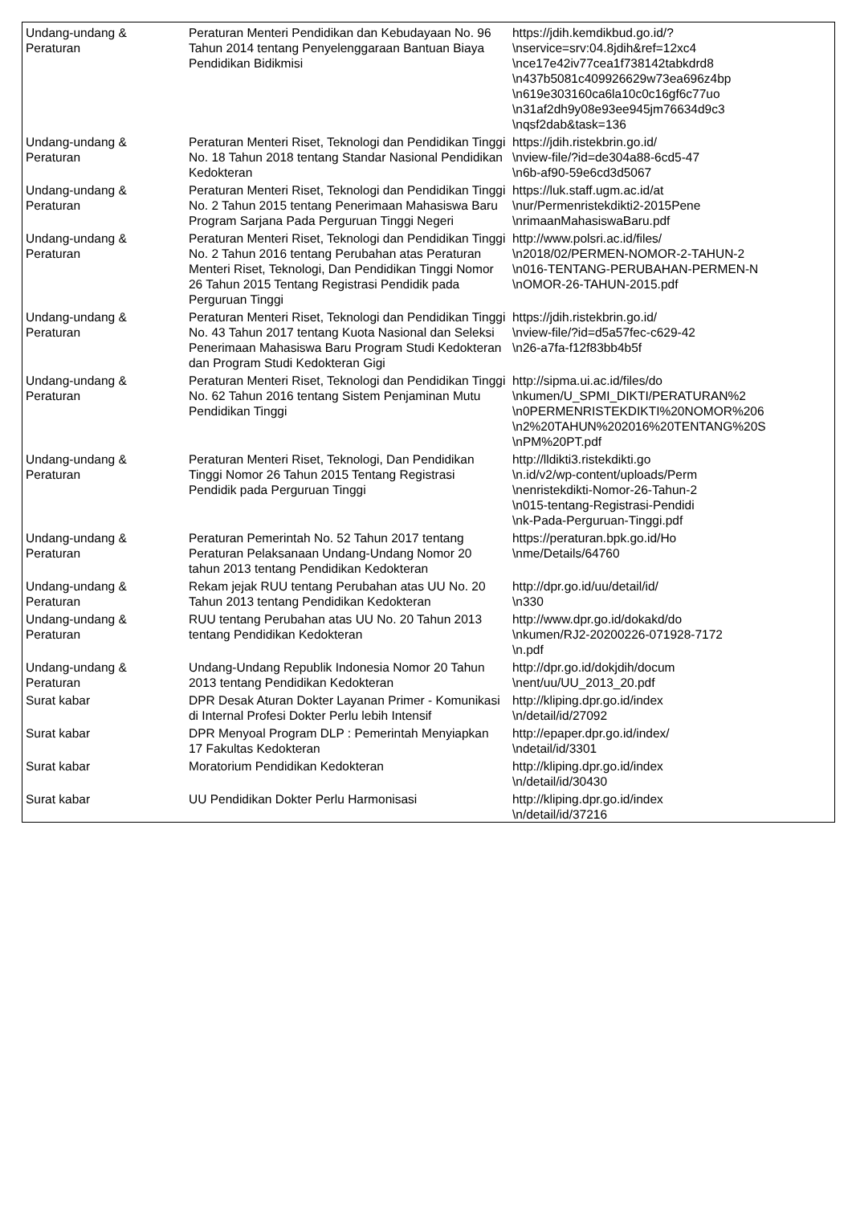| Undang-undang & Peraturan | Peraturan Menteri Pendidikan dan Kebudayaan No. 96 Tahun 2014 tentang Penyelenggaraan Bantuan Biaya Pendidikan Bidikmisi | https://jdih.kemdikbud.go.id/? \nservice=srv:04.8jdih&ref=12xc4 \nce17e42iv77cea1f738142tabkdrd8 \n437b5081c409926629w73ea696z4bp \n619e303160ca6la10c0c16gf6c77uo \n31af2dh9y08e93ee945jm76634d9c3 \nqsf2dab&task=136 |
| Undang-undang & Peraturan | Peraturan Menteri Riset, Teknologi dan Pendidikan Tinggi No. 18 Tahun 2018 tentang Standar Nasional Pendidikan Kedokteran | https://jdih.ristekbrin.go.id/ \nview-file/?id=de304a88-6cd5-47 \n6b-af90-59e6cd3d5067 |
| Undang-undang & Peraturan | Peraturan Menteri Riset, Teknologi dan Pendidikan Tinggi No. 2 Tahun 2015 tentang Penerimaan Mahasiswa Baru Program Sarjana Pada Perguruan Tinggi Negeri | https://luk.staff.ugm.ac.id/at \nur/Permenristekdikti2-2015Pene \nrimaanMahasiswaBaru.pdf |
| Undang-undang & Peraturan | Peraturan Menteri Riset, Teknologi dan Pendidikan Tinggi No. 2 Tahun 2016 tentang Perubahan atas Peraturan Menteri Riset, Teknologi, Dan Pendidikan Tinggi Nomor 26 Tahun 2015 Tentang Registrasi Pendidik pada Perguruan Tinggi | http://www.polsri.ac.id/files/ \n2018/02/PERMEN-NOMOR-2-TAHUN-2 \n016-TENTANG-PERUBAHAN-PERMEN-N \nOMOR-26-TAHUN-2015.pdf |
| Undang-undang & Peraturan | Peraturan Menteri Riset, Teknologi dan Pendidikan Tinggi No. 43 Tahun 2017 tentang Kuota Nasional dan Seleksi Penerimaan Mahasiswa Baru Program Studi Kedokteran dan Program Studi Kedokteran Gigi | https://jdih.ristekbrin.go.id/ \nview-file/?id=d5a57fec-c629-42 \n26-a7fa-f12f83bb4b5f |
| Undang-undang & Peraturan | Peraturan Menteri Riset, Teknologi dan Pendidikan Tinggi No. 62 Tahun 2016 tentang Sistem Penjaminan Mutu Pendidikan Tinggi | http://sipma.ui.ac.id/files/do \nkumen/U_SPMI_DIKTI/PERATURAN%2 \n0PERMENRISTEKDIKTI%20NOMOR%206 \n2%20TAHUN%202016%20TENTANG%20S \nPM%20PT.pdf |
| Undang-undang & Peraturan | Peraturan Menteri Riset, Teknologi, Dan Pendidikan Tinggi Nomor 26 Tahun 2015 Tentang Registrasi Pendidik pada Perguruan Tinggi | http://lldikti3.ristekdikti.go \n.id/v2/wp-content/uploads/Perm \nenristekdikti-Nomor-26-Tahun-2 \n015-tentang-Registrasi-Pendidi \nk-Pada-Perguruan-Tinggi.pdf |
| Undang-undang & Peraturan | Peraturan Pemerintah No. 52 Tahun 2017 tentang Peraturan Pelaksanaan Undang-Undang Nomor 20 tahun 2013 tentang Pendidikan Kedokteran | https://peraturan.bpk.go.id/Ho \nme/Details/64760 |
| Undang-undang & Peraturan | Rekam jejak RUU tentang Perubahan atas UU No. 20 Tahun 2013 tentang Pendidikan Kedokteran | http://dpr.go.id/uu/detail/id/ \n330 |
| Undang-undang & Peraturan | RUU tentang Perubahan atas UU No. 20 Tahun 2013 tentang Pendidikan Kedokteran | http://www.dpr.go.id/dokakd/do \nkumen/RJ2-20200226-071928-7172 \n.pdf |
| Undang-undang & Peraturan | Undang-Undang Republik Indonesia Nomor 20 Tahun 2013 tentang Pendidikan Kedokteran | http://dpr.go.id/dokjdih/docum \nent/uu/UU_2013_20.pdf |
| Surat kabar | DPR Desak Aturan Dokter Layanan Primer - Komunikasi di Internal Profesi Dokter Perlu lebih Intensif | http://kliping.dpr.go.id/index \n/detail/id/27092 |
| Surat kabar | DPR Menyoal Program DLP : Pemerintah Menyiapkan 17 Fakultas Kedokteran | http://epaper.dpr.go.id/index/ \ndetail/id/3301 |
| Surat kabar | Moratorium Pendidikan Kedokteran | http://kliping.dpr.go.id/index \n/detail/id/30430 |
| Surat kabar | UU Pendidikan Dokter Perlu Harmonisasi | http://kliping.dpr.go.id/index \n/detail/id/37216 |